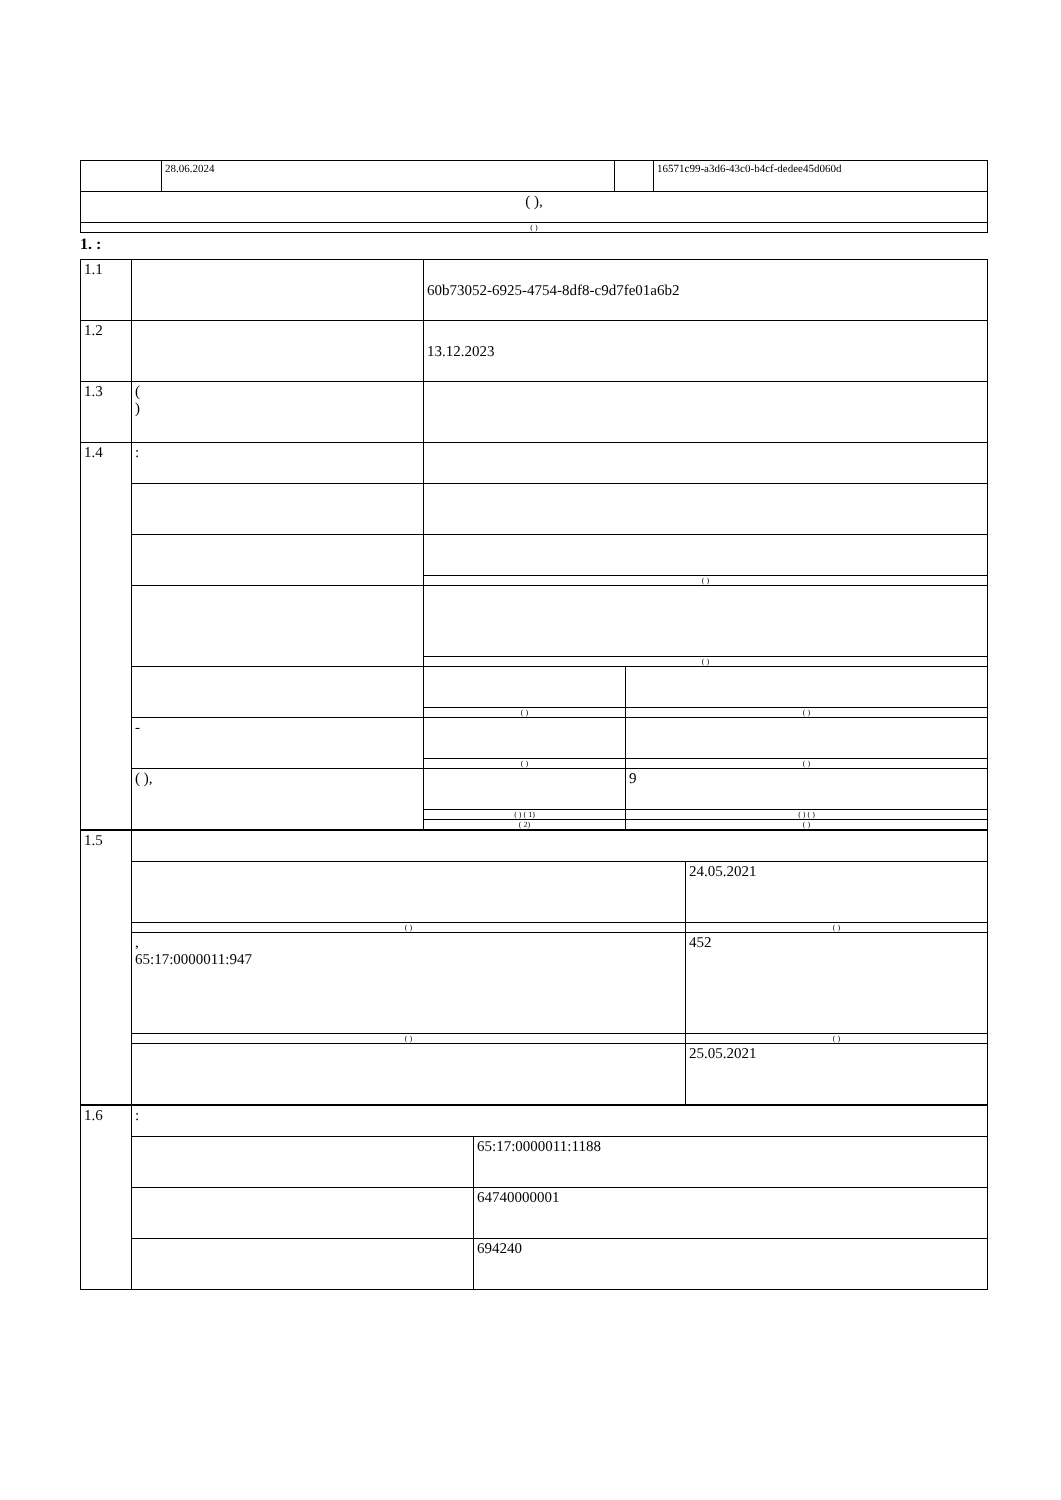| | 28.06.2024 | | 16571c99-a3d6-43c0-b4cf-dedee45d060d |
| ( ), | | | |
| ( ) | | | |
1. :
| 1.1 | | 60b73052-6925-4754-8df8-c9d7fe01a6b2 | |
| 1.2 | | 13.12.2023 | |
| 1.3 | ( ) | | |
| 1.4 | : | | |
| | | ( ) | |
| | | ( ) | |
| | | ( ) | ( ) |
| | - | | |
| | | ( ) | ( ) |
| | ( ), | | 9 |
| | | ( ) ( 1) | ( ) ( ) |
| | | ( 2) | ( ) |
| 1.5 | | |
| | | 24.05.2021 |
| | ( ) | ( ) |
| | , 65:17:0000011:947 | 452 |
| | ( ) | ( ) |
| | | 25.05.2021 |
| 1.6 | : | |
| | | 65:17:0000011:1188 |
| | | 64740000001 |
| | | 694240 |